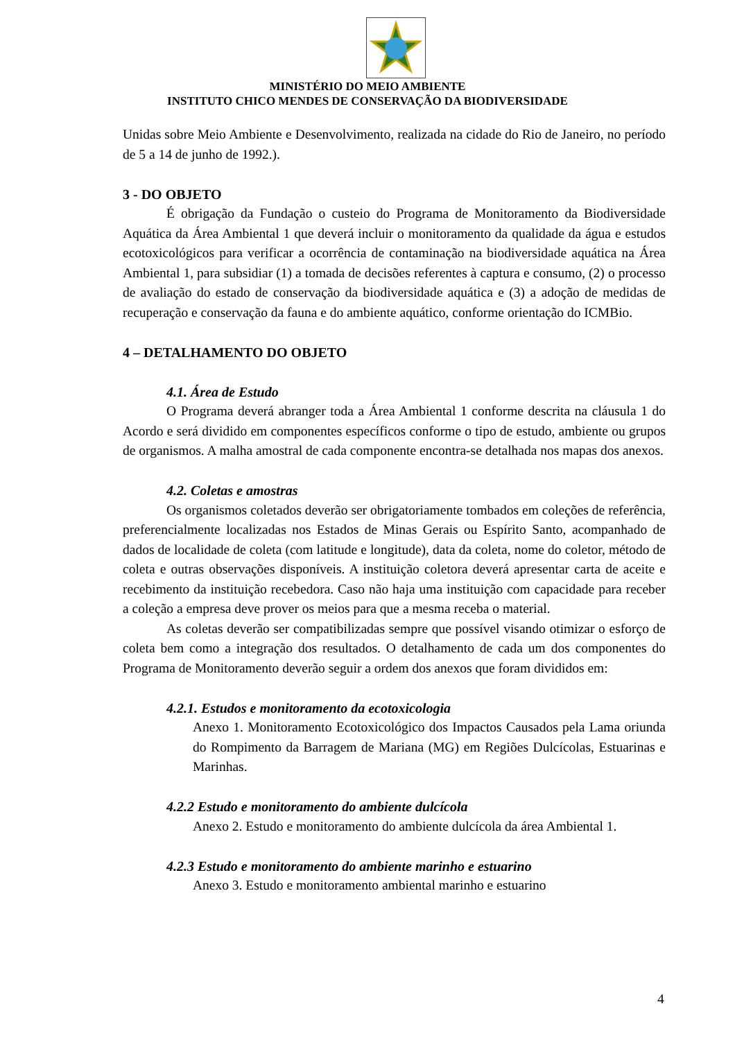MINISTÉRIO DO MEIO AMBIENTE
INSTITUTO CHICO MENDES DE CONSERVAÇÃO DA BIODIVERSIDADE
Unidas sobre Meio Ambiente e Desenvolvimento, realizada na cidade do Rio de Janeiro, no período de 5 a 14 de junho de 1992.).
3 - DO OBJETO
É obrigação da Fundação o custeio do Programa de Monitoramento da Biodiversidade Aquática da Área Ambiental 1 que deverá incluir o monitoramento da qualidade da água e estudos ecotoxicológicos para verificar a ocorrência de contaminação na biodiversidade aquática na Área Ambiental 1, para subsidiar (1) a tomada de decisões referentes à captura e consumo, (2) o processo de avaliação do estado de conservação da biodiversidade aquática e (3) a adoção de medidas de recuperação e conservação da fauna e do ambiente aquático, conforme orientação do ICMBio.
4 – DETALHAMENTO DO OBJETO
4.1. Área de Estudo
O Programa deverá abranger toda a Área Ambiental 1 conforme descrita na cláusula 1 do Acordo e será dividido em componentes específicos conforme o tipo de estudo, ambiente ou grupos de organismos. A malha amostral de cada componente encontra-se detalhada nos mapas dos anexos.
4.2. Coletas e amostras
Os organismos coletados deverão ser obrigatoriamente tombados em coleções de referência, preferencialmente localizadas nos Estados de Minas Gerais ou Espírito Santo, acompanhado de dados de localidade de coleta (com latitude e longitude), data da coleta, nome do coletor, método de coleta e outras observações disponíveis. A instituição coletora deverá apresentar carta de aceite e recebimento da instituição recebedora. Caso não haja uma instituição com capacidade para receber a coleção a empresa deve prover os meios para que a mesma receba o material.
As coletas deverão ser compatibilizadas sempre que possível visando otimizar o esforço de coleta bem como a integração dos resultados. O detalhamento de cada um dos componentes do Programa de Monitoramento deverão seguir a ordem dos anexos que foram divididos em:
4.2.1. Estudos e monitoramento da ecotoxicologia
Anexo 1. Monitoramento Ecotoxicológico dos Impactos Causados pela Lama oriunda do Rompimento da Barragem de Mariana (MG) em Regiões Dulcícolas, Estuarinas e Marinhas.
4.2.2 Estudo e monitoramento do ambiente dulcícola
Anexo 2. Estudo e monitoramento do ambiente dulcícola da área Ambiental 1.
4.2.3 Estudo e monitoramento do ambiente marinho e estuarino
Anexo 3. Estudo e monitoramento ambiental marinho e estuarino
4